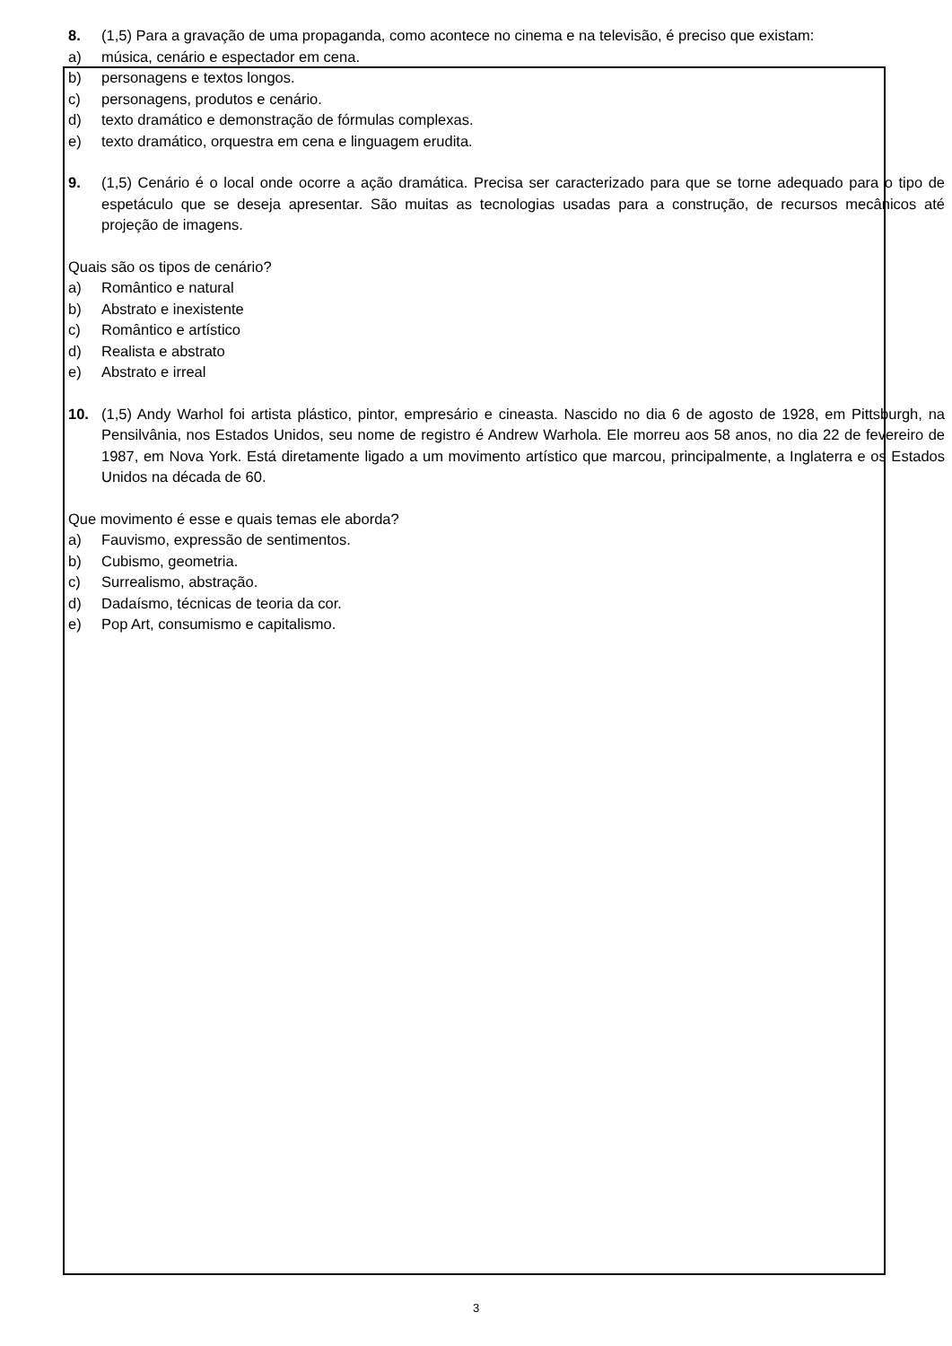8. (1,5) Para a gravação de uma propaganda, como acontece no cinema e na televisão, é preciso que existam:
a) música, cenário e espectador em cena.
b) personagens e textos longos.
c) personagens, produtos e cenário.
d) texto dramático e demonstração de fórmulas complexas.
e) texto dramático, orquestra em cena e linguagem erudita.
9. (1,5) Cenário é o local onde ocorre a ação dramática. Precisa ser caracterizado para que se torne adequado para o tipo de espetáculo que se deseja apresentar. São muitas as tecnologias usadas para a construção, de recursos mecânicos até projeção de imagens.
Quais são os tipos de cenário?
a) Romântico e natural
b) Abstrato e inexistente
c) Romântico e artístico
d) Realista e abstrato
e) Abstrato e irreal
10. (1,5) Andy Warhol foi artista plástico, pintor, empresário e cineasta. Nascido no dia 6 de agosto de 1928, em Pittsburgh, na Pensilvânia, nos Estados Unidos, seu nome de registro é Andrew Warhola. Ele morreu aos 58 anos, no dia 22 de fevereiro de 1987, em Nova York. Está diretamente ligado a um movimento artístico que marcou, principalmente, a Inglaterra e os Estados Unidos na década de 60.
Que movimento é esse e quais temas ele aborda?
a) Fauvismo, expressão de sentimentos.
b) Cubismo, geometria.
c) Surrealismo, abstração.
d) Dadaísmo, técnicas de teoria da cor.
e) Pop Art, consumismo e capitalismo.
3